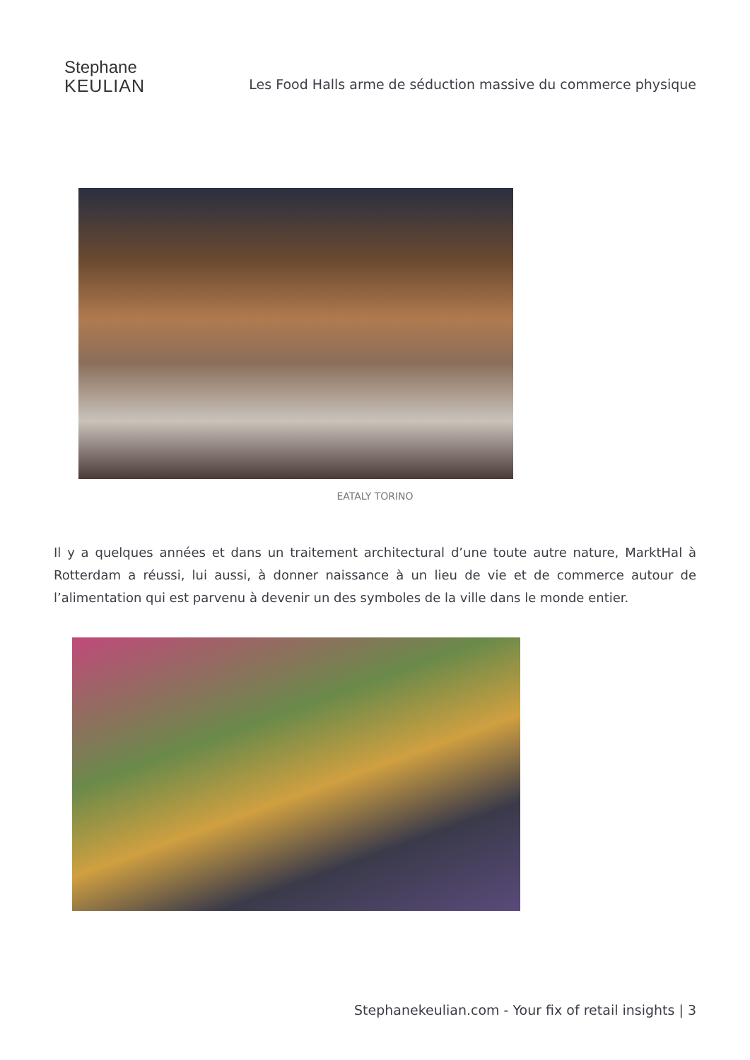Stephane
KEULIAN
Les Food Halls arme de séduction massive du commerce physique
EATALY TORINO
Il y a quelques années et dans un traitement architectural d’une toute autre nature, MarktHal à Rotterdam a réussi, lui aussi, à donner naissance à un lieu de vie et de commerce autour de l’alimentation qui est parvenu à devenir un des symboles de la ville dans le monde entier.
Stephanekeulian.com - Your fix of retail insights | 3